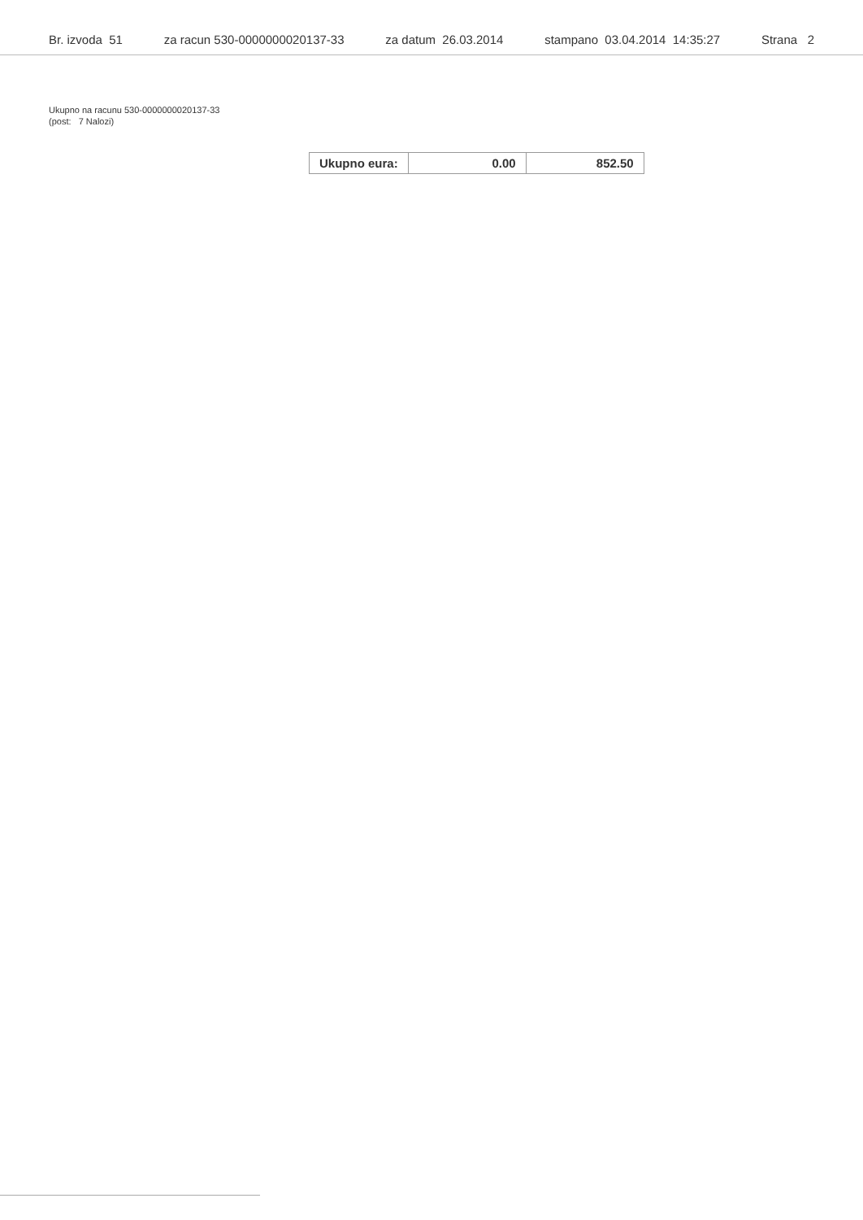Br. izvoda 51 za racun 530-0000000020137-33 za datum 26.03.2014 stampano 03.04.2014 14:35:27 Strana 2
Ukupno na racunu 530-0000000020137-33
(post: 7 Nalozi)
| Ukupno eura: | 0.00 | 852.50 |